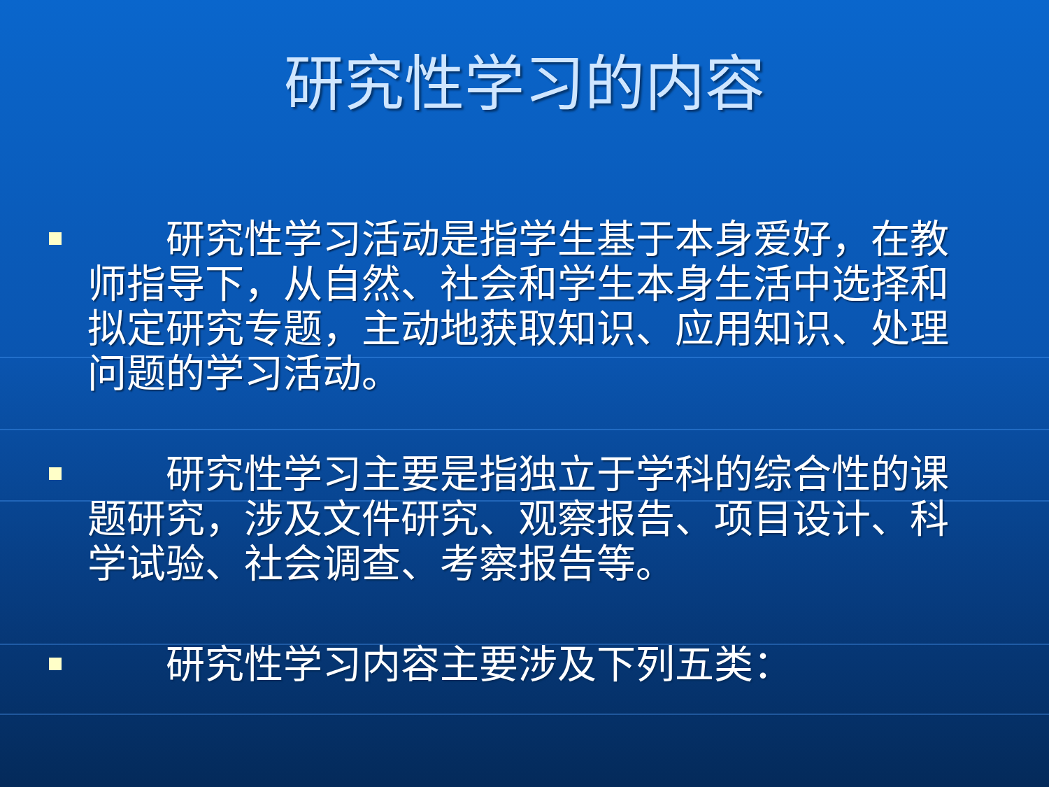研究性学习的内容
　　研究性学习活动是指学生基于本身爱好，在教师指导下，从自然、社会和学生本身生活中选择和拟定研究专题，主动地获取知识、应用知识、处理问题的学习活动。
　　研究性学习主要是指独立于学科的综合性的课题研究，涉及文件研究、观察报告、项目设计、科学试验、社会调查、考察报告等。
　　研究性学习内容主要涉及下列五类：